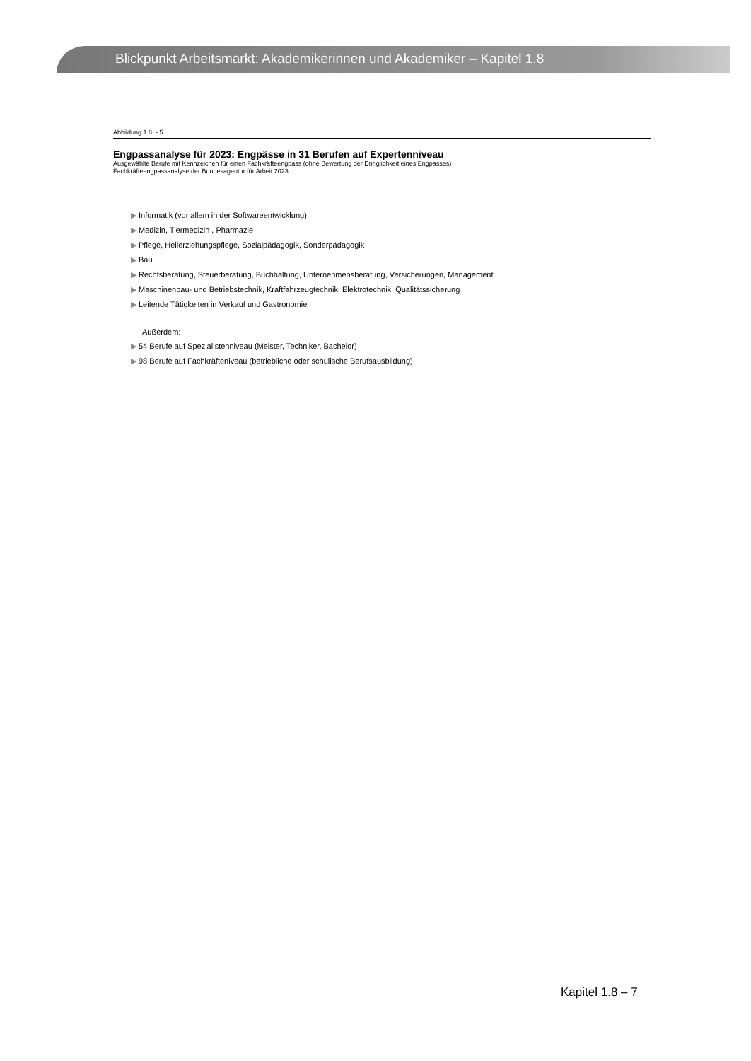Blickpunkt Arbeitsmarkt: Akademikerinnen und Akademiker – Kapitel 1.8
Abbildung 1.8. - 5
Engpassanalyse für 2023: Engpässe in 31 Berufen auf Expertenniveau
Ausgewählte Berufe mit Kennzeichen für einen Fachkräfteengpass (ohne Bewertung der Dringlichkeit eines Engpasses)
Fachkräfteengpassanalyse der Bundesagentur für Arbeit 2023
▶ Informatik (vor allem in der Softwareentwicklung)
▶ Medizin, Tiermedizin , Pharmazie
▶ Pflege, Heilerziehungspflege, Sozialpädagogik, Sonderpädagogik
▶ Bau
▶ Rechtsberatung, Steuerberatung, Buchhaltung, Unternehmensberatung, Versicherungen, Management
▶ Maschinenbau- und Betriebstechnik, Kraftfahrzeugtechnik, Elektrotechnik, Qualitätssicherung
▶ Leitende Tätigkeiten in Verkauf und Gastronomie
Außerdem:
▶ 54 Berufe auf Spezialistenniveau (Meister, Techniker, Bachelor)
▶ 98 Berufe auf Fachkräfteniveau (betriebliche oder schulische Berufsausbildung)
Kapitel 1.8 – 7